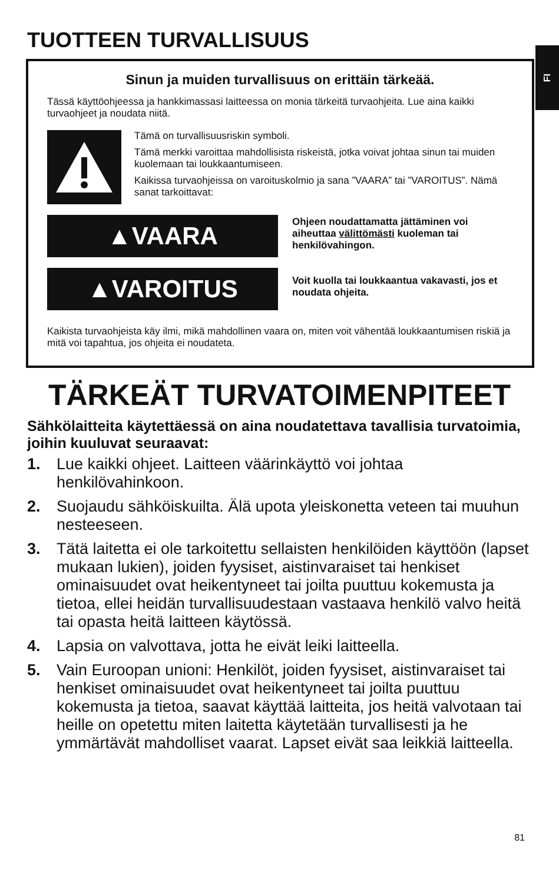FI
TUOTTEEN TURVALLISUUS
Sinun ja muiden turvallisuus on erittäin tärkeää.
Tässä käyttöohjeessa ja hankkimassasi laitteessa on monia tärkeitä turvaohjeita. Lue aina kaikki turvaohjeet ja noudata niitä.
Tämä on turvallisuusriskin symboli.
Tämä merkki varoittaa mahdollisista riskeistä, jotka voivat johtaa sinun tai muiden kuolemaan tai loukkaantumiseen.
Kaikissa turvaohjeissa on varoituskolmio ja sana ”VAARA” tai ”VAROITUS”. Nämä sanat tarkoittavat:
▲VAARA
Ohjeen noudattamatta jättäminen voi aiheuttaa välittömästi kuoleman tai henkilövahingon.
▲VAROITUS
Voit kuolla tai loukkaantua vakavasti, jos et noudata ohjeita.
Kaikista turvaohjeista käy ilmi, mikä mahdollinen vaara on, miten voit vähentää loukkaantumisen riskiä ja mitä voi tapahtua, jos ohjeita ei noudateta.
TÄRKEÄT TURVATOIMENPITEET
Sähkölaitteita käytettäessä on aina noudatettava tavallisia turvatoimia, joihin kuuluvat seuraavat:
1. Lue kaikki ohjeet. Laitteen väärinkäyttö voi johtaa henkilövahinkoon.
2. Suojaudu sähköiskuilta. Älä upota yleiskonetta veteen tai muuhun nesteeseen.
3. Tätä laitetta ei ole tarkoitettu sellaisten henkilöiden käyttöön (lapset mukaan lukien), joiden fyysiset, aistinvaraiset tai henkiset ominaisuudet ovat heikentyneet tai joilta puuttuu kokemusta ja tietoa, ellei heidän turvallisuudestaan vastaava henkilö valvo heitä tai opasta heitä laitteen käytössä.
4. Lapsia on valvottava, jotta he eivät leiki laitteella.
5. Vain Euroopan unioni: Henkilöt, joiden fyysiset, aistinvaraiset tai henkiset ominaisuudet ovat heikentyneet tai joilta puuttuu kokemusta ja tietoa, saavat käyttää laitteita, jos heitä valvotaan tai heille on opetettu miten laitetta käytetään turvallisesti ja he ymmärtävät mahdolliset vaarat. Lapset eivät saa leikkiä laitteella.
81